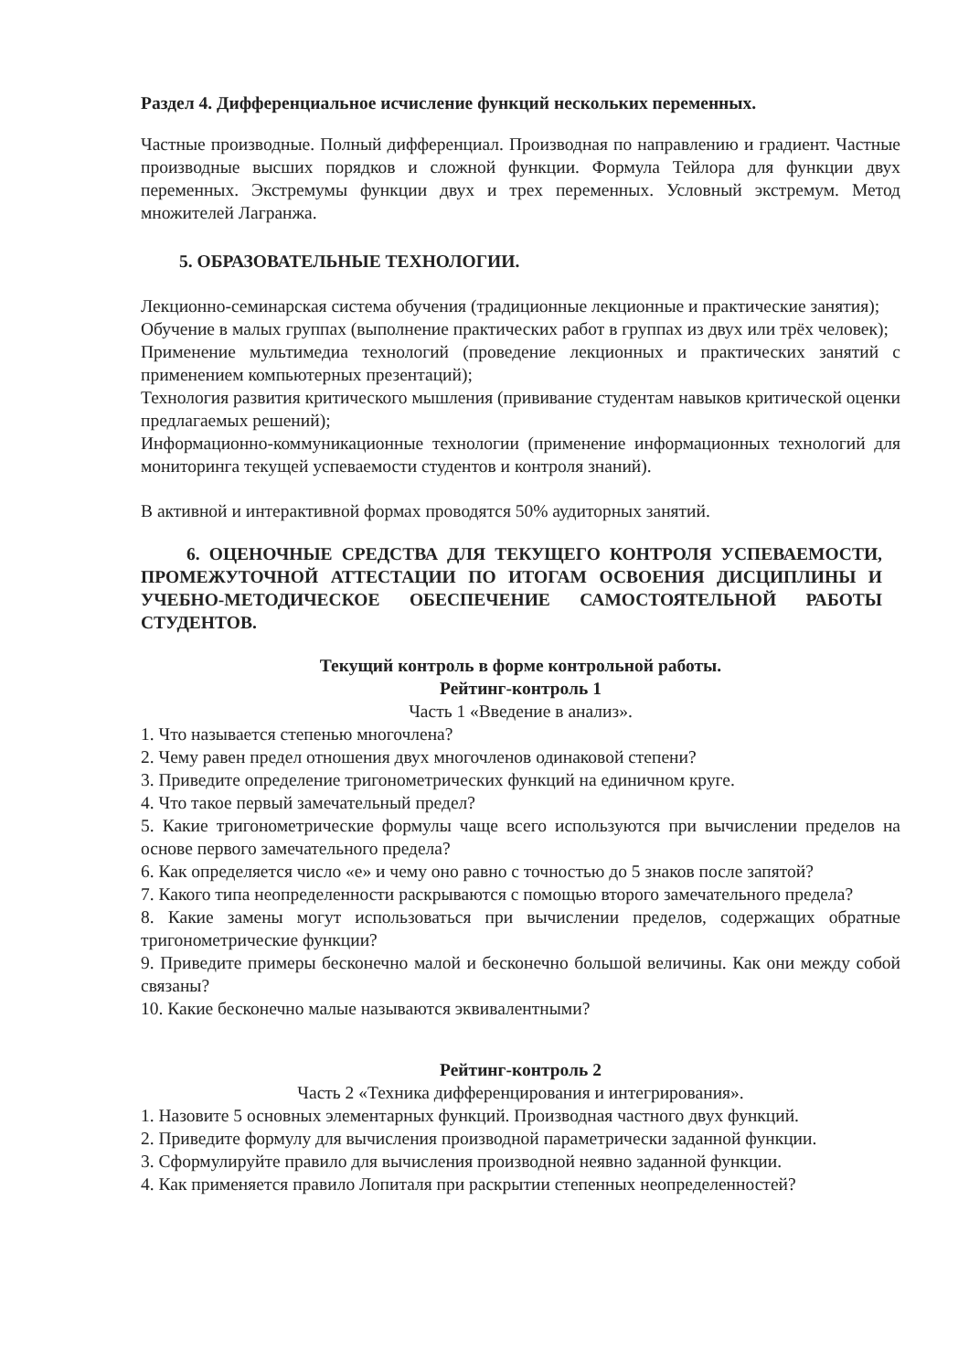Раздел 4. Дифференциальное исчисление функций нескольких переменных.
Частные производные. Полный дифференциал. Производная по направлению и градиент. Частные производные высших порядков и сложной функции. Формула Тейлора для функции двух переменных. Экстремумы функции двух и трех переменных. Условный экстремум. Метод множителей Лагранжа.
5. ОБРАЗОВАТЕЛЬНЫЕ ТЕХНОЛОГИИ.
Лекционно-семинарская система обучения (традиционные лекционные и практические занятия);
Обучение в малых группах (выполнение практических работ в группах из двух или трёх человек);
Применение мультимедиа технологий (проведение лекционных и практических занятий с применением компьютерных презентаций);
Технология развития критического мышления (прививание студентам навыков критической оценки предлагаемых решений);
Информационно-коммуникационные технологии (применение информационных технологий для мониторинга текущей успеваемости студентов и контроля знаний).
В активной и интерактивной формах проводятся 50% аудиторных занятий.
6. ОЦЕНОЧНЫЕ СРЕДСТВА ДЛЯ ТЕКУЩЕГО КОНТРОЛЯ УСПЕВАЕМОСТИ, ПРОМЕЖУТОЧНОЙ АТТЕСТАЦИИ ПО ИТОГАМ ОСВОЕНИЯ ДИСЦИПЛИНЫ И УЧЕБНО-МЕТОДИЧЕСКОЕ ОБЕСПЕЧЕНИЕ САМОСТОЯТЕЛЬНОЙ РАБОТЫ СТУДЕНТОВ.
Текущий контроль в форме контрольной работы.
Рейтинг-контроль 1
Часть 1 «Введение в анализ».
1. Что называется степенью многочлена?
2. Чему равен предел отношения двух многочленов одинаковой степени?
3. Приведите определение тригонометрических функций на единичном круге.
4. Что такое первый замечательный предел?
5. Какие тригонометрические формулы чаще всего используются при вычислении пределов на основе первого замечательного предела?
6. Как определяется число «е» и чему оно равно с точностью до 5 знаков после запятой?
7. Какого типа неопределенности раскрываются с помощью второго замечательного предела?
8. Какие замены могут использоваться при вычислении пределов, содержащих обратные тригонометрические функции?
9. Приведите примеры бесконечно малой и бесконечно большой величины. Как они между собой связаны?
10. Какие бесконечно малые называются эквивалентными?
Рейтинг-контроль 2
Часть 2 «Техника дифференцирования и интегрирования».
1. Назовите 5 основных элементарных функций. Производная частного двух функций.
2. Приведите формулу для вычисления производной параметрически заданной функции.
3. Сформулируйте правило для вычисления производной неявно заданной функции.
4. Как применяется правило Лопиталя при раскрытии степенных неопределенностей?